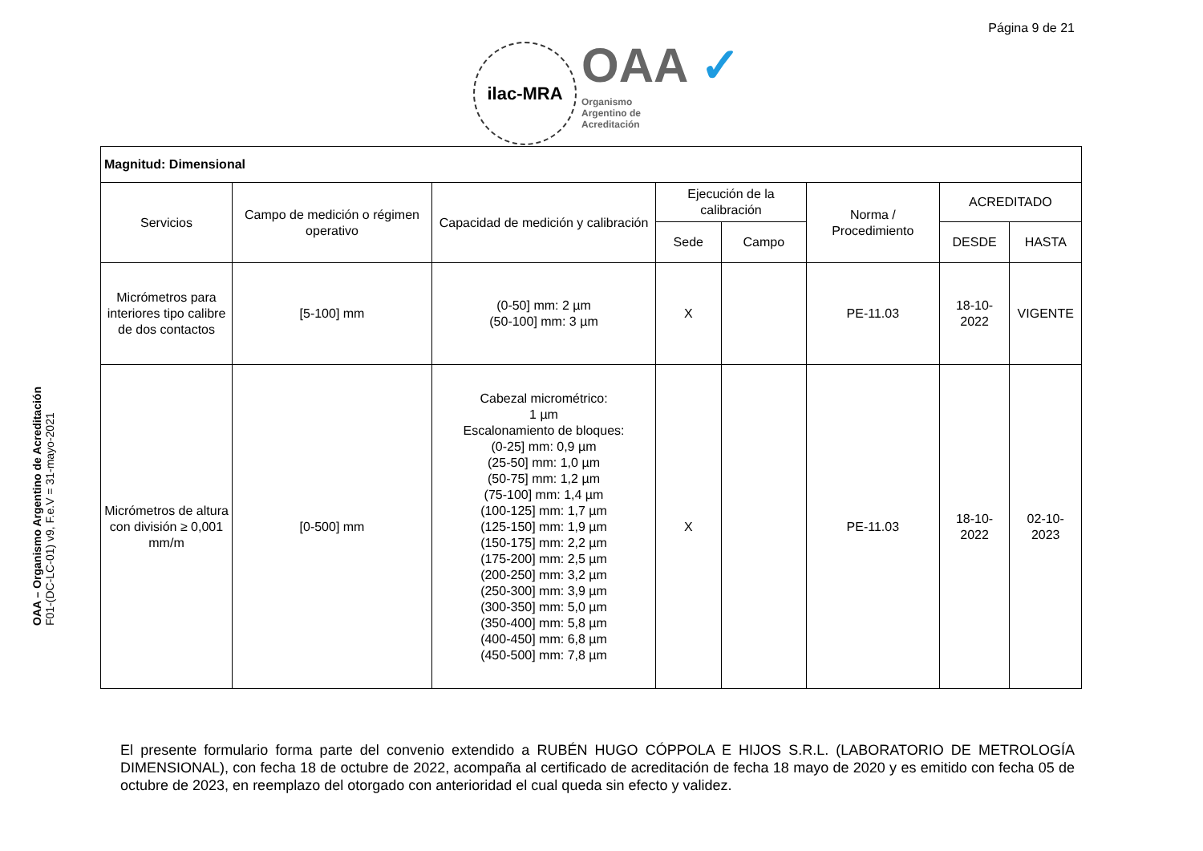Página 9 de 21
ilac-MRA
OAA ✓
Organismo
Argentino de
Acreditación
OAA – Organismo Argentino de Acreditación
F01-(DC-LC-01) v9, F.e.V = 31-mayo-2021
| Magnitud: Dimensional | | | | | | | |
| --- | --- | --- | --- | --- | --- | --- | --- |
| Servicios | Campo de medición o régimen operativo | Capacidad de medición y calibración | Ejecución de la calibración | | Norma / Procedimiento | ACREDITADO | |
| | | | Sede | Campo | | DESDE | HASTA |
| Micrómetros para interiores tipo calibre de dos contactos | [5-100] mm | (0-50] mm: 2 µm (50-100] mm: 3 µm | X | | PE-11.03 | 18-10-2022 | VIGENTE |
| Micrómetros de altura con división ≥ 0,001 mm/m | [0-500] mm | Cabezal micrométrico: 1 µm Escalonamiento de bloques: (0-25] mm: 0,9 µm (25-50] mm: 1,0 µm (50-75] mm: 1,2 µm (75-100] mm: 1,4 µm (100-125] mm: 1,7 µm (125-150] mm: 1,9 µm (150-175] mm: 2,2 µm (175-200] mm: 2,5 µm (200-250] mm: 3,2 µm (250-300] mm: 3,9 µm (300-350] mm: 5,0 µm (350-400] mm: 5,8 µm (400-450] mm: 6,8 µm (450-500] mm: 7,8 µm | X | | PE-11.03 | 18-10-2022 | 02-10-2023 |
El presente formulario forma parte del convenio extendido a RUBÉN HUGO CÓPPOLA E HIJOS S.R.L. (LABORATORIO DE METROLOGÍA DIMENSIONAL), con fecha 18 de octubre de 2022, acompaña al certificado de acreditación de fecha 18 mayo de 2020 y es emitido con fecha 05 de octubre de 2023, en reemplazo del otorgado con anterioridad el cual queda sin efecto y validez.